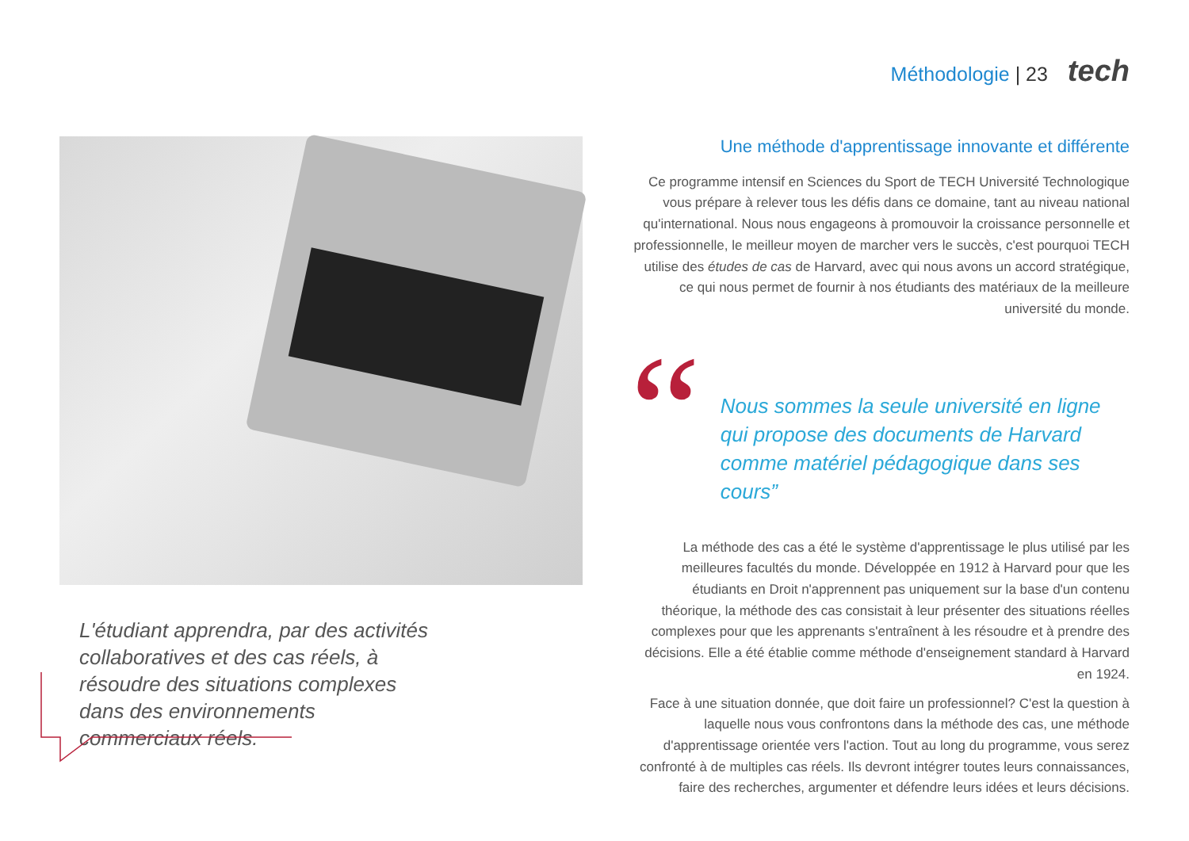Méthodologie | 23 tech
L'étudiant apprendra, par des activités collaboratives et des cas réels, à résoudre des situations complexes dans des environnements commerciaux réels.
Une méthode d'apprentissage innovante et différente
Ce programme intensif en Sciences du Sport de TECH Université Technologique vous prépare à relever tous les défis dans ce domaine, tant au niveau national qu'international. Nous nous engageons à promouvoir la croissance personnelle et professionnelle, le meilleur moyen de marcher vers le succès, c'est pourquoi TECH utilise des études de cas de Harvard, avec qui nous avons un accord stratégique, ce qui nous permet de fournir à nos étudiants des matériaux de la meilleure université du monde.
“
Nous sommes la seule université en ligne qui propose des documents de Harvard comme matériel pédagogique dans ses cours”
La méthode des cas a été le système d'apprentissage le plus utilisé par les meilleures facultés du monde. Développée en 1912 à Harvard pour que les étudiants en Droit n'apprennent pas uniquement sur la base d'un contenu théorique, la méthode des cas consistait à leur présenter des situations réelles complexes pour que les apprenants s'entraînent à les résoudre et à prendre des décisions. Elle a été établie comme méthode d'enseignement standard à Harvard en 1924.
Face à une situation donnée, que doit faire un professionnel? C'est la question à laquelle nous vous confrontons dans la méthode des cas, une méthode d'apprentissage orientée vers l'action. Tout au long du programme, vous serez confronté à de multiples cas réels. Ils devront intégrer toutes leurs connaissances, faire des recherches, argumenter et défendre leurs idées et leurs décisions.